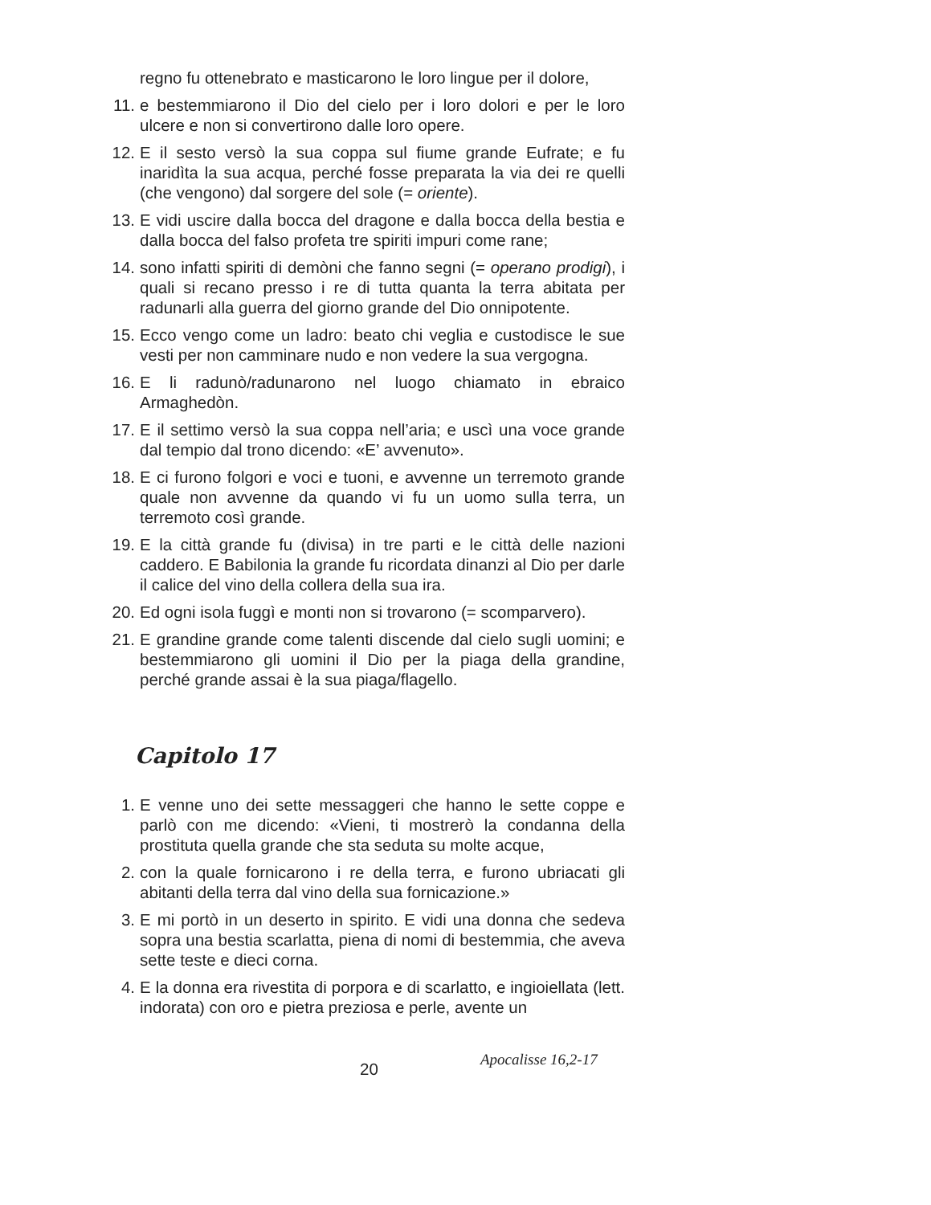regno fu ottenebrato e masticarono le loro lingue per il dolore,
11. e bestemmiarono il Dio del cielo per i loro dolori e per le loro ulcere e non si convertirono dalle loro opere.
12. E il sesto versò la sua coppa sul fiume grande Eufrate; e fu inaridìta la sua acqua, perché fosse preparata la via dei re quelli (che vengono) dal sorgere del sole (= oriente).
13. E vidi uscire dalla bocca del dragone e dalla bocca della bestia e dalla bocca del falso profeta tre spiriti impuri come rane;
14. sono infatti spiriti di demòni che fanno segni (= operano prodigi), i quali si recano presso i re di tutta quanta la terra abitata per radunarli alla guerra del giorno grande del Dio onnipotente.
15. Ecco vengo come un ladro: beato chi veglia e custodisce le sue vesti per non camminare nudo e non vedere la sua vergogna.
16. E li radunò/radunarono nel luogo chiamato in ebraico Armaghedòn.
17. E il settimo versò la sua coppa nell’aria; e uscì una voce grande dal tempio dal trono dicendo: «E’ avvenuto».
18. E ci furono folgori e voci e tuoni, e avvenne un terremoto grande quale non avvenne da quando vi fu un uomo sulla terra, un terremoto così grande.
19. E la città grande fu (divisa) in tre parti e le città delle nazioni caddero. E Babilonia la grande fu ricordata dinanzi al Dio per darle il calice del vino della collera della sua ira.
20. Ed ogni isola fuggì e monti non si trovarono (= scomparvero).
21. E grandine grande come talenti discende dal cielo sugli uomini; e bestemmiarono gli uomini il Dio per la piaga della grandine, perché grande assai è la sua piaga/flagello.
Capitolo 17
1. E venne uno dei sette messaggeri che hanno le sette coppe e parlò con me dicendo: «Vieni, ti mostrerò la condanna della prostituta quella grande che sta seduta su molte acque,
2. con la quale fornicarono i re della terra, e furono ubriacati gli abitanti della terra dal vino della sua fornicazione.»
3. E mi portò in un deserto in spirito. E vidi una donna che sedeva sopra una bestia scarlatta, piena di nomi di bestemmia, che aveva sette teste e dieci corna.
4. E la donna era rivestita di porpora e di scarlatto, e ingioiellata (lett. indorata) con oro e pietra preziosa e perle, avente un
20 Apocalisse 16,2-17